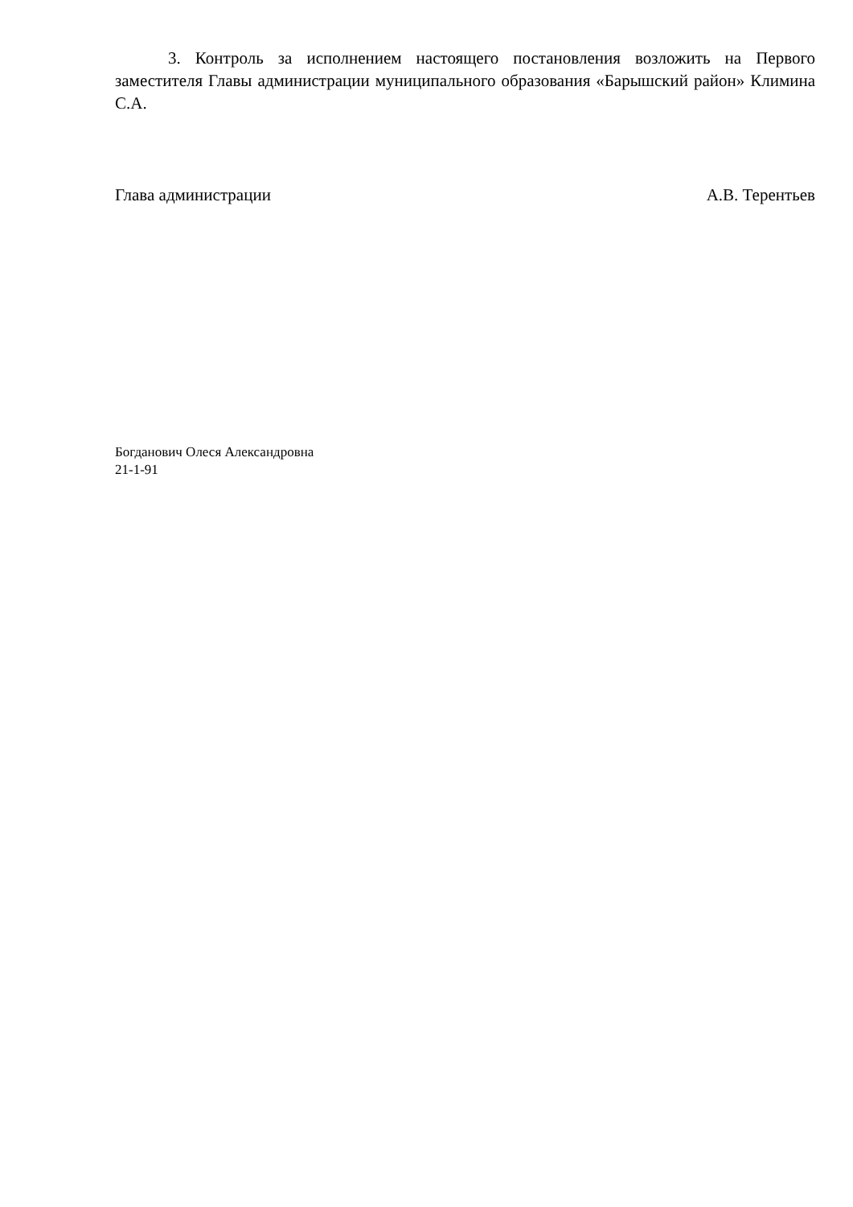3. Контроль за исполнением настоящего постановления возложить на Первого заместителя Главы администрации муниципального образования «Барышский район» Климина С.А.
Глава администрации А.В. Терентьев
Богданович Олеся Александровна
21-1-91